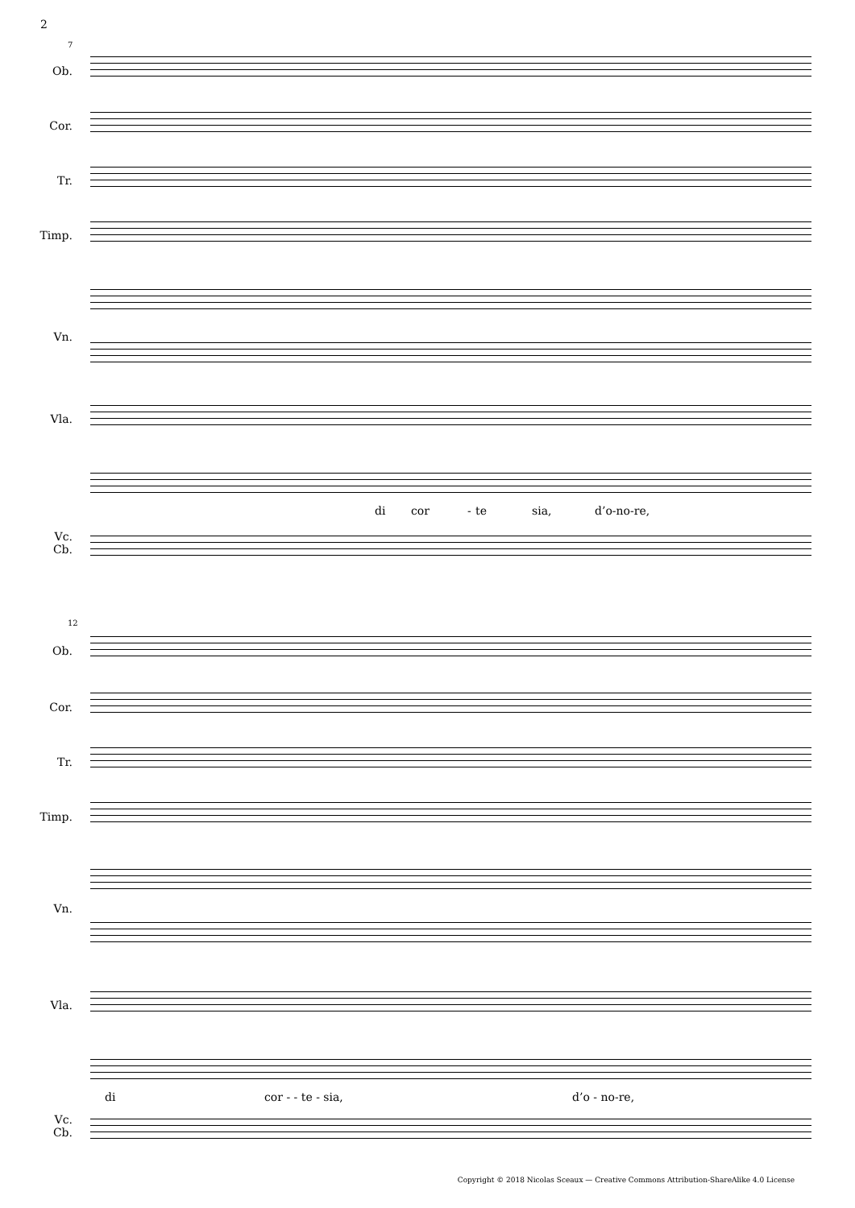2
7
Ob.
Cor.
Tr.
Timp.
Vn.
Vla.
di cor - te sia, d’o-no-re,
Vc.
Cb.
12
Ob.
Cor.
Tr.
Timp.
Vn.
Vla.
di cor - - te - sia, d’o - no-re,
Vc.
Cb.
Copyright © 2018 Nicolas Sceaux — Creative Commons Attribution-ShareAlike 4.0 License